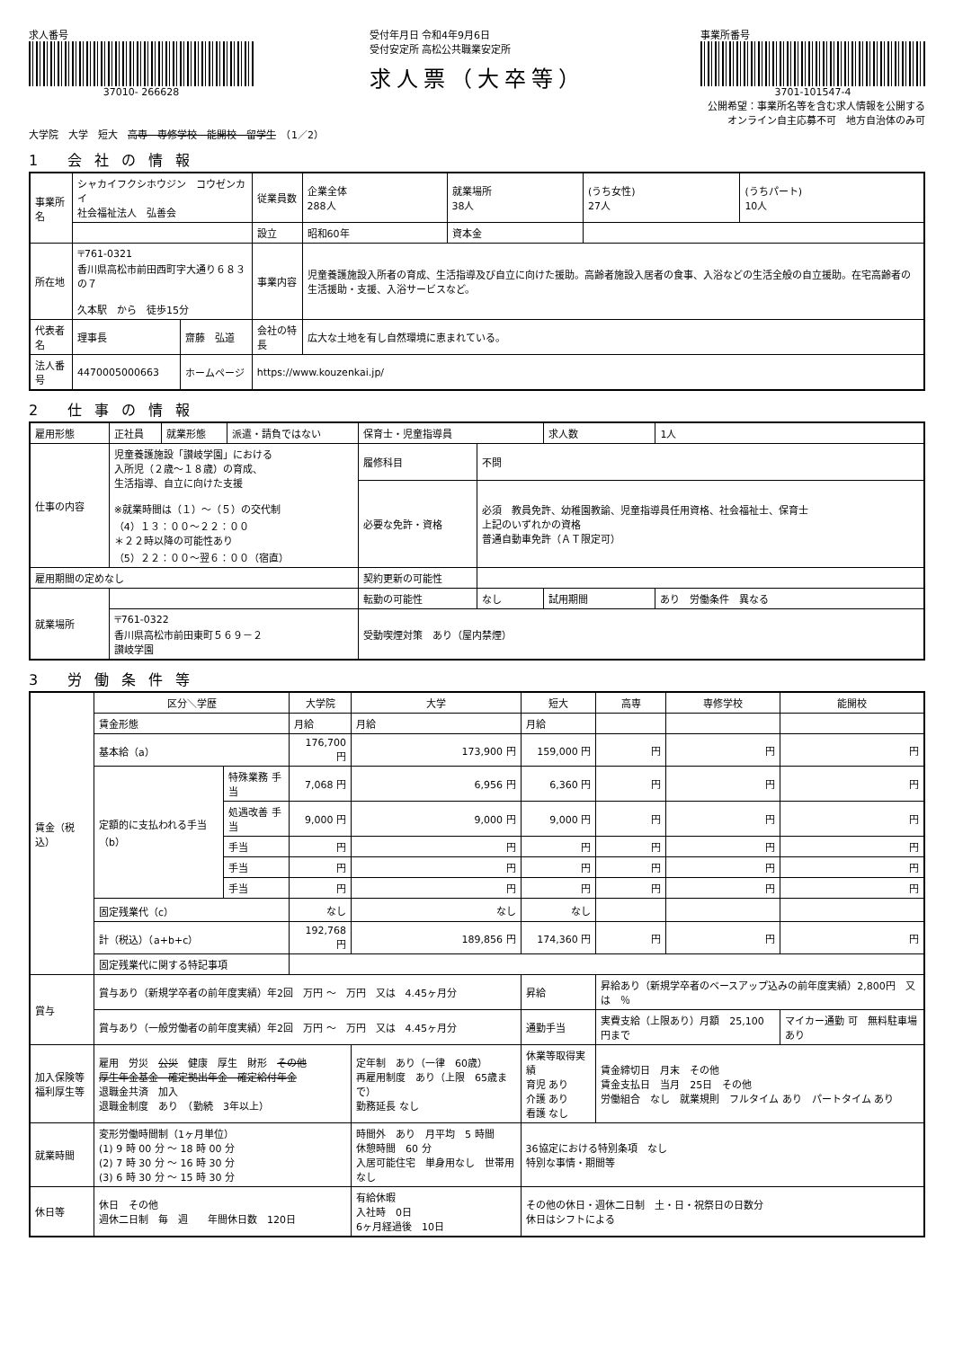求人番号
37010- 266628
受付年月日 令和4年9月6日
受付安定所 高松公共職業安定所
求人票（大卒等）
事業所番号
3701-101547-4
公開希望：事業所名等を含む求人情報を公開する
オンライン自主応募不可　地方自治体のみ可
大学院　大学　短大　高専　専修学校　能開校　留学生　（1／2）
1 会社の情報
| 事業所名 | シャカイフクシホウジン コウゼンカイ 社会福祉法人 弘善会 | | | 従業員数 | 企業全体 288人 | 就業場所 38人 | (うち女性) 27人 | (うちパート) 10人 |
| | | | | 設立 | 昭和60年 | 資本金 | | |
| 所在地 | 〒761-0321 香川県高松市前田西町字大通り６８３の７ 久本駅 から 徒歩15分 | | | 事業内容 | 児童養護施設入所者の育成、生活指導及び自立に向けた援助。高齢者施設入居者の食事、入浴などの生活全般の自立援助。在宅高齢者の生活援助・支援、入浴サービスなど。 | | | |
| 代表者名 | 理事長 | 齋藤 弘道 | | 会社の特長 | 広大な土地を有し自然環境に恵まれている。 | | | |
| 法人番号 | 4470005000663 | ホームページ | https://www.kouzenkai.jp/ | | | | | |
2 仕事の情報
| 雇用形態 | 正社員 | 就業形態 | 派遣・請負ではない | 保育士・児童指導員 | | 求人数 | 1人 |
| 仕事の内容 | 児童養護施設「讃岐学園」における 入所児（２歳～１８歳）の育成、 生活指導、自立に向けた支援 ※就業時間は（１）～（５）の交代制 （4）１３：００～２２：００ ＊２２時以降の可能性あり （5）２２：００～翌６：００（宿直） | | | 履修科目 | 不問 | | |
| | | | | 必要な免許・資格 | 必須 教員免許、幼稚園教諭、児童指導員任用資格、社会福祉士、保育士 上記のいずれかの資格 普通自動車免許（ＡＴ限定可） | | |
| 雇用期間の定めなし | | | | 契約更新の可能性 | | | |
| 就業場所 | | | | 転勤の可能性 | なし | 試用期間 | あり 労働条件 異なる |
| | 〒761-0322 香川県高松市前田東町５６９－２ 讃岐学園 | | | 受動喫煙対策 あり（屋内禁煙） | | | |
3 労働条件等
| 賃金（税込） | 区分＼学歴 | | 大学院 | 大学 | 短大 | 高専 | 専修学校 | 能開校 |
| | 賃金形態 | | 月給 | 月給 | 月給 | | | |
| | 基本給（a） | | 176,700 円 | 173,900 円 | 159,000 円 | 円 | 円 | 円 |
| | 定額的に支払われる手当（b） | 特殊業務 手当 | 7,068 円 | 6,956 円 | 6,360 円 | 円 | 円 | 円 |
| | | 処遇改善 手当 | 9,000 円 | 9,000 円 | 9,000 円 | 円 | 円 | 円 |
| | | 手当 | 円 | 円 | 円 | 円 | 円 | 円 |
| | | 手当 | 円 | 円 | 円 | 円 | 円 | 円 |
| | | 手当 | 円 | 円 | 円 | 円 | 円 | 円 |
| | 固定残業代（c） | | なし | なし | なし | | | |
| | 計（税込）（a+b+c） | | 192,768 円 | 189,856 円 | 174,360 円 | 円 | 円 | 円 |
| | 固定残業代に関する特記事項 | | | | | | | |
| 賞与 | 賞与あり（新規学卒者の前年度実績）年2回 万円 ～ 万円 又は 4.45ヶ月分 | | | | 昇給 | 昇給あり（新規学卒者のベースアップ込みの前年度実績）2,800円 又は ％ | | |
| | 賞与あり（一般労働者の前年度実績）年2回 万円 ～ 万円 又は 4.45ヶ月分 | | | | 通勤手当 | 実費支給（上限あり）月額 25,100 円まで | | マイカー通勤 可 無料駐車場あり |
| 加入保険等 福利厚生等 | 雇用 労災 公災 健康 厚生 財形 その他 厚生年金基金 確定拠出年金 確定給付年金 退職金共済 加入 退職金制度 あり （勤続 3年以上） | | | 定年制 あり（一律 60歳） 再雇用制度 あり（上限 65歳まで） 勤務延長 なし | 休業等取得実績 育児 あり 介護 あり 看護 なし | 賃金締切日 月末 その他 賃金支払日 当月 25日 その他 労働組合 なし 就業規則 フルタイム あり パートタイム あり | | |
| 就業時間 | 変形労働時間制（1ヶ月単位） (1) 9 時 00 分 ～ 18 時 00 分 (2) 7 時 30 分 ～ 16 時 30 分 (3) 6 時 30 分 ～ 15 時 30 分 | | | 時間外 あり 月平均 5 時間 休憩時間 60 分 入居可能住宅 単身用なし 世帯用なし | 36協定における特別条項 なし 特別な事情・期間等 | | | |
| 休日等 | 休日 その他 週休二日制 毎 週 年間休日数 120日 | | | 有給休暇 入社時 0日 6ヶ月経過後 10日 | その他の休日・週休二日制 土・日・祝祭日の日数分 休日はシフトによる | | | |